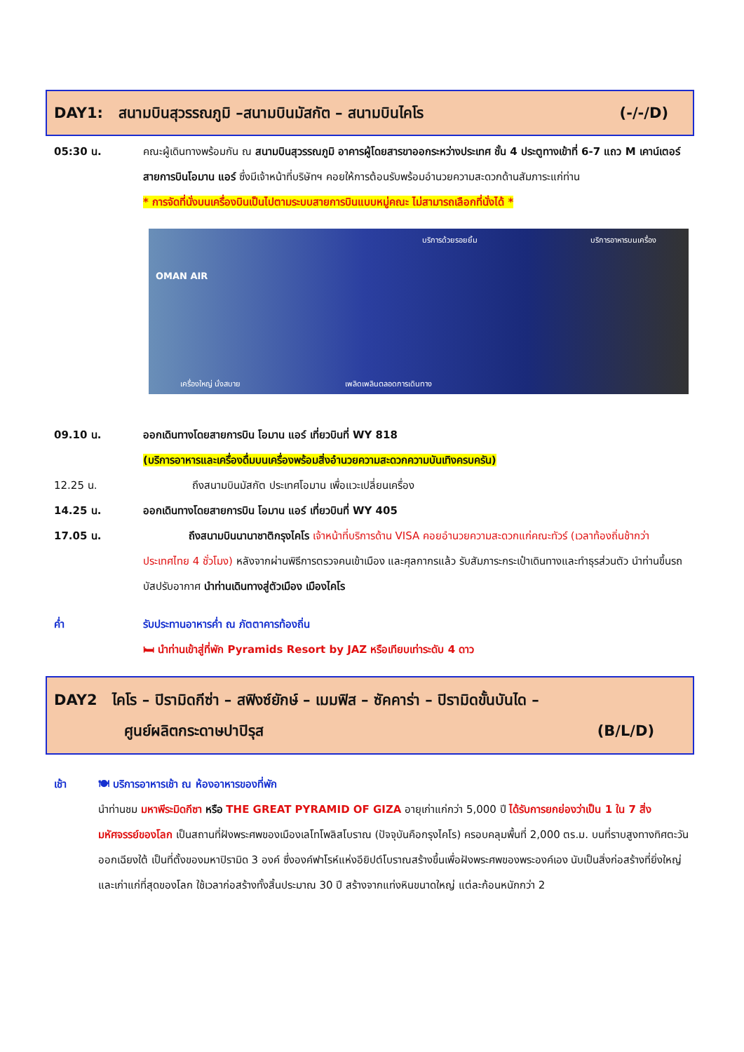DAY1: สนามบินสุวรรณภูมิ –สนามบินมัสกัต – สนามบินไคโร (-/-/D)
05:30 น. คณะผู้เดินทางพร้อมกัน ณ สนามบินสุวรรณภูมิ อาคารผู้โดยสารขาออกระหว่างประเทศ ชั้น 4 ประตูทางเข้าที่ 6-7 แถว M เคาน์เตอร์สายการบินโอมาน แอร์ ซึ่งมีเจ้าหน้าที่บริษัทฯ คอยให้การต้อนรับพร้อมอำนวยความสะดวกด้านสัมภาระแก่ท่าน
* การจัดที่นั่งบนเครื่องบินเป็นไปตามระบบสายการบินแบบหมู่คณะ ไม่สามารถเลือกที่นั่งได้ *
OMAN AIR
บริการด้วยรอยยิ้ม บริการอาหารบนเครื่อง
เครื่องใหญ่ นั่งสบาย เพลิดเพลินตลอดการเดินทาง
09.10 น. ออกเดินทางโดยสายการบิน โอมาน แอร์ เที่ยวบินที่ WY 818
(บริการอาหารและเครื่องดื่มบนเครื่องพร้อมสิ่งอำนวยความสะดวกความบันเทิงครบครัน)
12.25 น. ถึงสนามบินมัสกัต ประเทศโอมาน เพื่อแวะเปลี่ยนเครื่อง
14.25 น. ออกเดินทางโดยสายการบิน โอมาน แอร์ เที่ยวบินที่ WY 405
17.05 น. ถึงสนามบินนานาชาติกรุงไคโร เจ้าหน้าที่บริการด้าน VISA คอยอำนวยความสะดวกแก่คณะทัวร์ (เวลาท้องถิ่นช้ากว่าประเทศไทย 4 ชั่วโมง) หลังจากผ่านพิธีการตรวจคนเข้าเมือง และศุลกากรแล้ว รับสัมภาระกระเป๋าเดินทางและทำธุรส่วนตัว นำท่านขึ้นรถบัสปรับอากาศ นำท่านเดินทางสู่ตัวเมือง เมืองไคโร
ค่ำ รับประทานอาหารค่ำ ณ ภัตตาคารท้องถิ่น
🛏 นำท่านเข้าสู่ที่พัก Pyramids Resort by JAZ หรือเทียบเท่าระดับ 4 ดาว
DAY2 ไคโร – ปิรามิดกีซ่า – สฟิงซ์ยักษ์ – เมมฟิส – ซัคคาร่า – ปิรามิดขั้นบันได –
ศูนย์ผลิตกระดาษปาปิรุส (B/L/D)
เช้า 🍽 บริการอาหารเช้า ณ ห้องอาหารของที่พัก
นำท่านชม มหาพีระมิดกีซา หรือ THE GREAT PYRAMID OF GIZA อายุเก่าแก่กว่า 5,000 ปี ได้รับการยกย่องว่าเป็น 1 ใน 7 สิ่งมหัศจรรย์ของโลก เป็นสถานที่ฝังพระศพของเมืองเลโทโพลิสโบราณ (ปัจจุบันคือกรุงไคโร) ครอบคลุมพื้นที่ 2,000 ตร.ม. บนที่ราบสูงทางทิศตะวันออกเฉียงใต้ เป็นที่ตั้งของมหาปิรามิด 3 องค์ ซึ่งองค์ฟาโรห์แห่งอียิปต์โบราณสร้างขึ้นเพื่อฝังพระศพของพระองค์เอง นับเป็นสิ่งก่อสร้างที่ยิ่งใหญ่และเก่าแก่ที่สุดของโลก ใช้เวลาก่อสร้างทั้งสิ้นประมาณ 30 ปี สร้างจากแท่งหินขนาดใหญ่ แต่ละก้อนหนักกว่า 2